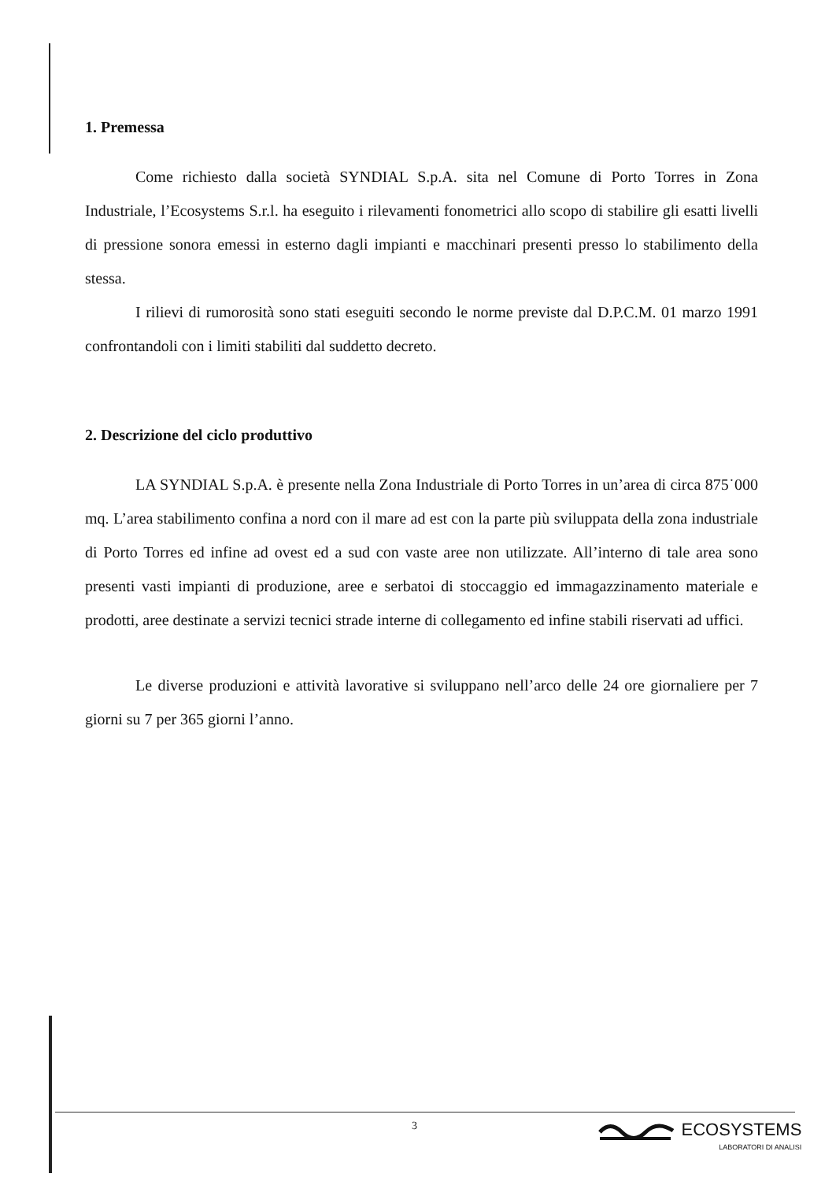1. Premessa
Come richiesto dalla società SYNDIAL S.p.A. sita nel Comune di Porto Torres in Zona Industriale, l’Ecosystems S.r.l. ha eseguito i rilevamenti fonometrici allo scopo di stabilire gli esatti livelli di pressione sonora emessi in esterno dagli impianti e macchinari presenti presso lo stabilimento della stessa.
I rilievi di rumorosità sono stati eseguiti secondo le norme previste dal D.P.C.M. 01 marzo 1991 confrontandoli con i limiti stabiliti dal suddetto decreto.
2. Descrizione del ciclo produttivo
LA SYNDIAL S.p.A. è presente nella Zona Industriale di Porto Torres in un’area di circa 875˙000 mq. L’area stabilimento confina a nord con il mare ad est con la parte più sviluppata della zona industriale di Porto Torres ed infine ad ovest ed a sud con vaste aree non utilizzate. All’interno di tale area sono presenti vasti impianti di produzione, aree e serbatoi di stoccaggio ed immagazzinamento materiale e prodotti, aree destinate a servizi tecnici strade interne di collegamento ed infine stabili riservati ad uffici.
Le diverse produzioni e attività lavorative si sviluppano nell’arco delle 24 ore giornaliere per 7 giorni su 7 per 365 giorni l’anno.
3
ECOSYSTEMS
LABORATORI DI ANALISI